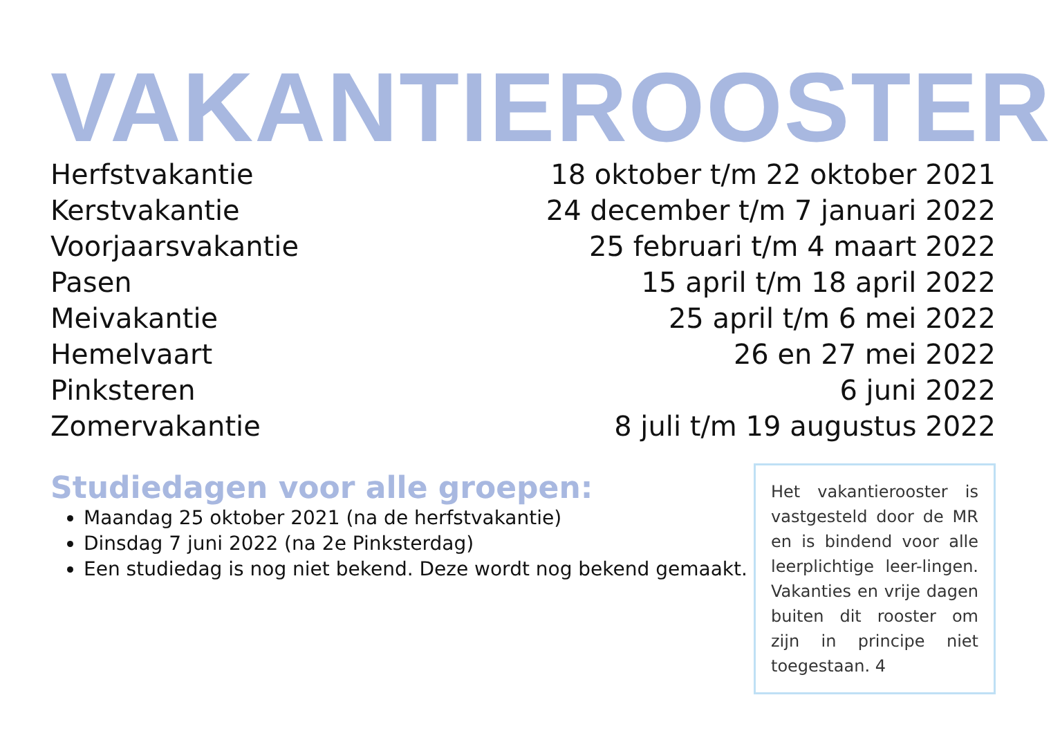VAKANTIEROOSTER
| Herfstvakantie | 18 oktober t/m 22 oktober 2021 |
| Kerstvakantie | 24 december t/m 7 januari 2022 |
| Voorjaarsvakantie | 25 februari t/m 4 maart 2022 |
| Pasen | 15 april t/m 18 april 2022 |
| Meivakantie | 25 april t/m 6 mei 2022 |
| Hemelvaart | 26 en 27 mei 2022 |
| Pinksteren | 6 juni 2022 |
| Zomervakantie | 8 juli t/m 19 augustus 2022 |
Studiedagen voor alle groepen:
Maandag 25 oktober 2021 (na de herfstvakantie)
Dinsdag 7 juni 2022 (na 2e Pinksterdag)
Een studiedag is nog niet bekend. Deze wordt nog bekend gemaakt.
Het vakantierooster is vastgesteld door de MR en is bindend voor alle leerplichtige leer-lingen. Vakanties en vrije dagen buiten dit rooster om zijn in principe niet toegestaan. 4